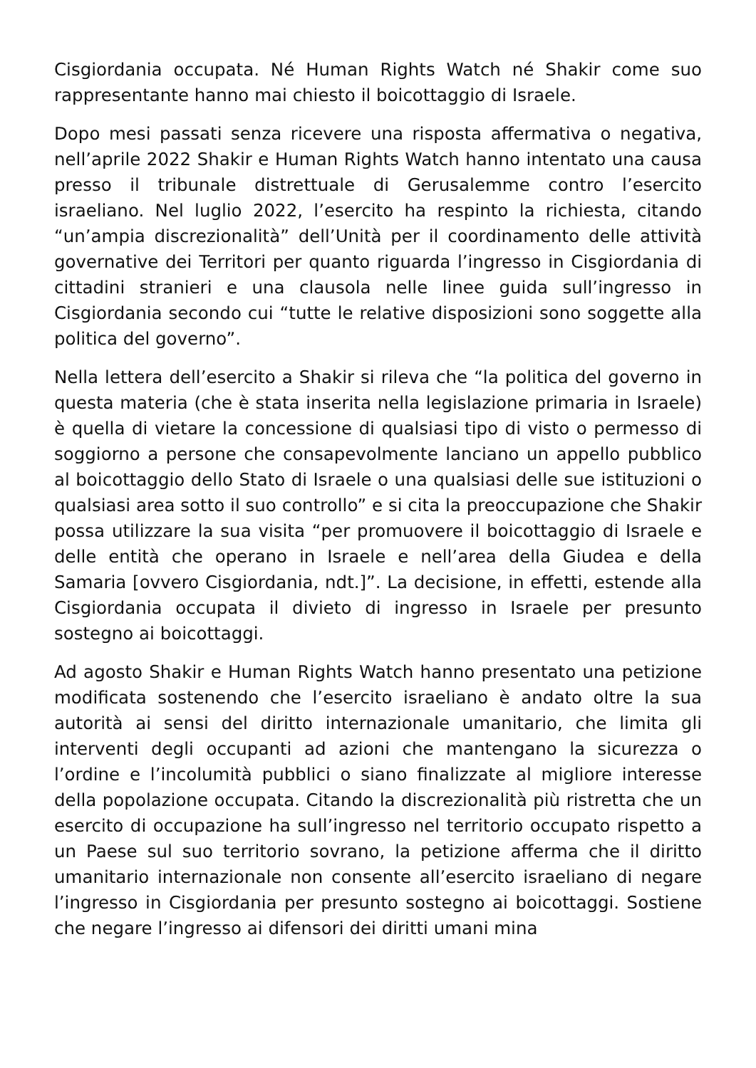Cisgiordania occupata. Né Human Rights Watch né Shakir come suo rappresentante hanno mai chiesto il boicottaggio di Israele.
Dopo mesi passati senza ricevere una risposta affermativa o negativa, nell’aprile 2022 Shakir e Human Rights Watch hanno intentato una causa presso il tribunale distrettuale di Gerusalemme contro l’esercito israeliano. Nel luglio 2022, l’esercito ha respinto la richiesta, citando “un’ampia discrezionalità” dell’Unità per il coordinamento delle attività governative dei Territori per quanto riguarda l’ingresso in Cisgiordania di cittadini stranieri e una clausola nelle linee guida sull’ingresso in Cisgiordania secondo cui “tutte le relative disposizioni sono soggette alla politica del governo”.
Nella lettera dell’esercito a Shakir si rileva che “la politica del governo in questa materia (che è stata inserita nella legislazione primaria in Israele) è quella di vietare la concessione di qualsiasi tipo di visto o permesso di soggiorno a persone che consapevolmente lanciano un appello pubblico al boicottaggio dello Stato di Israele o una qualsiasi delle sue istituzioni o qualsiasi area sotto il suo controllo” e si cita la preoccupazione che Shakir possa utilizzare la sua visita “per promuovere il boicottaggio di Israele e delle entità che operano in Israele e nell’area della Giudea e della Samaria [ovvero Cisgiordania, ndt.]”. La decisione, in effetti, estende alla Cisgiordania occupata il divieto di ingresso in Israele per presunto sostegno ai boicottaggi.
Ad agosto Shakir e Human Rights Watch hanno presentato una petizione modificata sostenendo che l’esercito israeliano è andato oltre la sua autorità ai sensi del diritto internazionale umanitario, che limita gli interventi degli occupanti ad azioni che mantengano la sicurezza o l’ordine e l’incolumità pubblici o siano finalizzate al migliore interesse della popolazione occupata. Citando la discrezionalità più ristretta che un esercito di occupazione ha sull’ingresso nel territorio occupato rispetto a un Paese sul suo territorio sovrano, la petizione afferma che il diritto umanitario internazionale non consente all’esercito israeliano di negare l’ingresso in Cisgiordania per presunto sostegno ai boicottaggi. Sostiene che negare l’ingresso ai difensori dei diritti umani mina